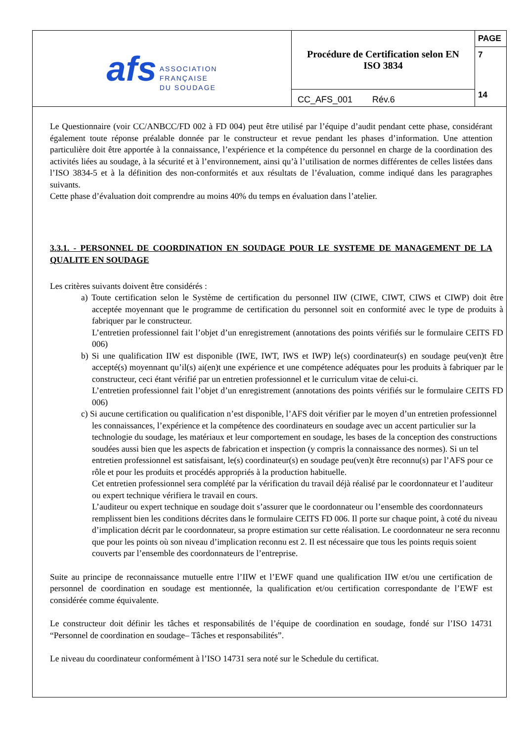afs
ASSOCIATION
FRANÇAISE
DU SOUDAGE
Procédure de Certification selon EN
ISO 3834
CC_AFS_001 Rév.6
PAGE
7
14
Le Questionnaire (voir CC/ANBCC/FD 002 à FD 004) peut être utilisé par l’équipe d’audit pendant cette phase, considérant également toute réponse préalable donnée par le constructeur et revue pendant les phases d’information. Une attention particulière doit être apportée à la connaissance, l’expérience et la compétence du personnel en charge de la coordination des activités liées au soudage, à la sécurité et à l’environnement, ainsi qu’à l’utilisation de normes différentes de celles listées dans l’ISO 3834-5 et à la définition des non-conformités et aux résultats de l’évaluation, comme indiqué dans les paragraphes suivants.
Cette phase d’évaluation doit comprendre au moins 40% du temps en évaluation dans l’atelier.
3.3.1. - PERSONNEL DE COORDINATION EN SOUDAGE POUR LE SYSTEME DE MANAGEMENT DE LA QUALITE EN SOUDAGE
Les critères suivants doivent être considérés :
a) Toute certification selon le Système de certification du personnel IIW (CIWE, CIWT, CIWS et CIWP) doit être acceptée moyennant que le programme de certification du personnel soit en conformité avec le type de produits à fabriquer par le constructeur.
L’entretien professionnel fait l’objet d’un enregistrement (annotations des points vérifiés sur le formulaire CEITS FD 006)
b) Si une qualification IIW est disponible (IWE, IWT, IWS et IWP) le(s) coordinateur(s) en soudage peu(ven)t être accepté(s) moyennant qu’il(s) ai(en)t une expérience et une compétence adéquates pour les produits à fabriquer par le constructeur, ceci étant vérifié par un entretien professionnel et le curriculum vitae de celui-ci.
L’entretien professionnel fait l’objet d’un enregistrement (annotations des points vérifiés sur le formulaire CEITS FD 006)
c) Si aucune certification ou qualification n’est disponible, l’AFS doit vérifier par le moyen d’un entretien professionnel les connaissances, l’expérience et la compétence des coordinateurs en soudage avec un accent particulier sur la technologie du soudage, les matériaux et leur comportement en soudage, les bases de la conception des constructions soudées aussi bien que les aspects de fabrication et inspection (y compris la connaissance des normes). Si un tel entretien professionnel est satisfaisant, le(s) coordinateur(s) en soudage peu(ven)t être reconnu(s) par l’AFS pour ce rôle et pour les produits et procédés appropriés à la production habituelle.
Cet entretien professionnel sera complété par la vérification du travail déjà réalisé par le coordonnateur et l’auditeur ou expert technique vérifiera le travail en cours.
L’auditeur ou expert technique en soudage doit s’assurer que le coordonnateur ou l’ensemble des coordonnateurs remplissent bien les conditions décrites dans le formulaire CEITS FD 006. Il porte sur chaque point, à coté du niveau d’implication décrit par le coordonnateur, sa propre estimation sur cette réalisation. Le coordonnateur ne sera reconnu que pour les points où son niveau d’implication reconnu est 2. Il est nécessaire que tous les points requis soient couverts par l’ensemble des coordonnateurs de l’entreprise.
Suite au principe de reconnaissance mutuelle entre l’IIW et l’EWF quand une qualification IIW et/ou une certification de personnel de coordination en soudage est mentionnée, la qualification et/ou certification correspondante de l’EWF est considérée comme équivalente.
Le constructeur doit définir les tâches et responsabilités de l’équipe de coordination en soudage, fondé sur l’ISO 14731 “Personnel de coordination en soudage– Tâches et responsabilités”.
Le niveau du coordinateur conformément à l’ISO 14731 sera noté sur le Schedule du certificat.